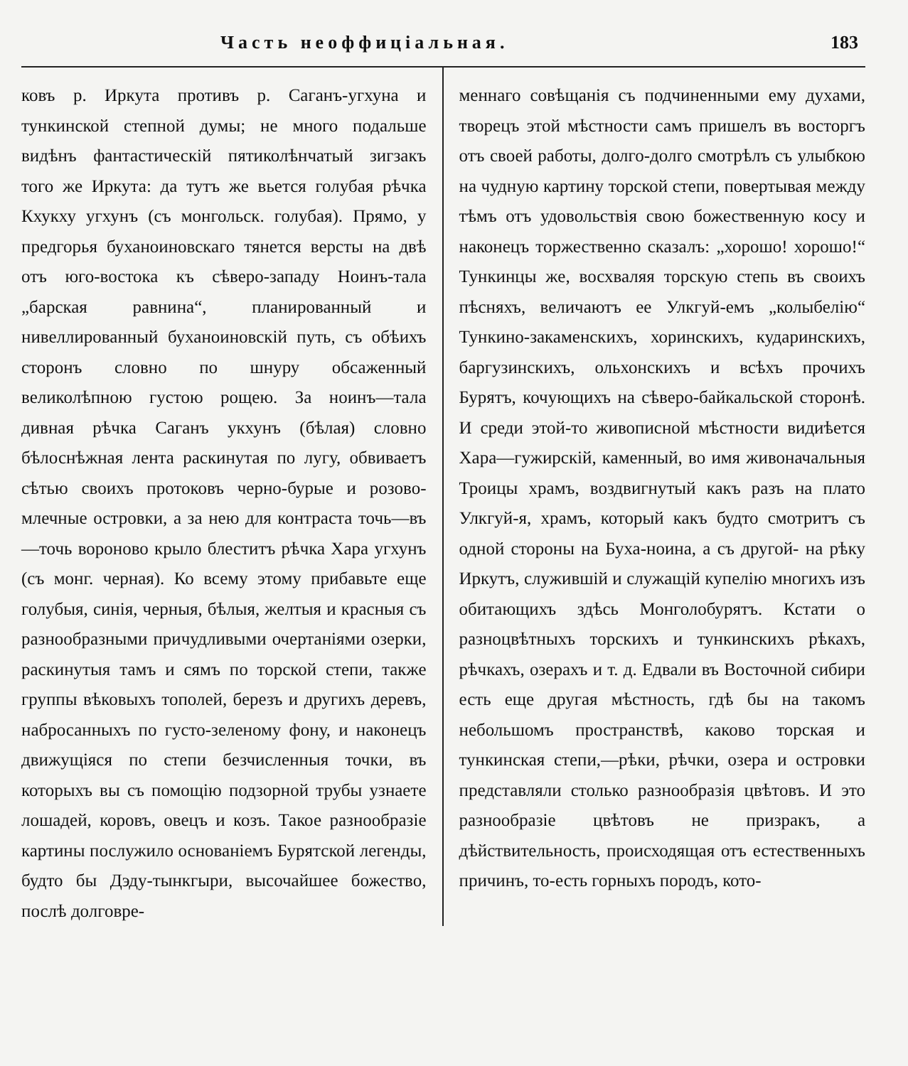Часть неоффиціальная. 183
ковъ р. Иркута противъ р. Саганъ-угхуна и тункинской степной думы; не много подальше видѣнъ фантастическій пятиколѣнчатый зигзакъ того же Иркута: да тутъ же вьется голубая рѣчка Кхукху угхунъ (съ монгольск. голубая). Прямо, у предгорья буханоиновскаго тянется версты на двѣ отъ юго-востока къ сѣверо-западу Ноинъ-тала „барская равнина“, планированный и нивеллированный буханоиновскій путь, съ обѣихъ сторонъ словно по шнуру обсаженный великолѣпною густою рощею. За ноинъ—тала дивная рѣчка Саганъ укхунъ (бѣлая) словно бѣлоснѣжная лента раскинутая по лугу, обвиваетъ сѣтью своихъ протоковъ черно-бурые и розово-млечные островки, а за нею для контраста точь—въ—точь вороново крыло блеститъ рѣчка Хара угхунъ (съ монг. черная). Ко всему этому прибавьте еще голубыя, синія, черныя, бѣлыя, желтыя и красныя съ разнообразными причудливыми очертаніями озерки, раскинутыя тамъ и сямъ по торской степи, также группы вѣковыхъ тополей, березъ и другихъ деревъ, набросанныхъ по густо-зеленому фону, и наконецъ движущіяся по степи безчисленныя точки, въ которыхъ вы съ помощію подзорной трубы узнаете лошадей, коровъ, овецъ и козъ. Такое разнообразіе картины послужило основаніемъ Бурятской легенды, будто бы Дэду-тынкгыри, высочайшее божество, послѣ долговре-
меннаго совѣщанія съ подчиненными ему духами, творецъ этой мѣстности самъ пришелъ въ восторгъ отъ своей работы, долго-долго смотрѣлъ съ улыбкою на чудную картину торской степи, повертывая между тѣмъ отъ удовольствія свою божественную косу и наконецъ торжественно сказалъ: „хорошо! хорошо!“ Тункинцы же, восхваляя торскую степь въ своихъ пѣсняхъ, величаютъ ее Улкгуй-емъ „колыбелію“ Тункино-закаменскихъ, хоринскихъ, кударинскихъ, баргузинскихъ, ольхонскихъ и всѣхъ прочихъ Бурятъ, кочующихъ на сѣверо-байкальской сторонѣ. И среди этой-то живописной мѣстности видиѣется Хара—гужирскій, каменный, во имя живоначальныя Троицы храмъ, воздвигнутый какъ разъ на плато Улкгуй-я, храмъ, который какъ будто смотритъ съ одной стороны на Буха-ноина, а съ другой- на рѣку Иркутъ, служившій и служащій купелію многихъ изъ обитающихъ здѣсь Монголобурятъ. Кстати о разноцвѣтныхъ торскихъ и тункинскихъ рѣкахъ, рѣчкахъ, озерахъ и т. д. Едвали въ Восточной сибири есть еще другая мѣстность, гдѣ бы на такомъ небольшомъ пространствѣ, каково торская и тункинская степи,—рѣки, рѣчки, озера и островки представляли столько разнообразія цвѣтовъ. И это разнообразіе цвѣтовъ не призракъ, а дѣйствительность, происходящая отъ естественныхъ причинъ, то-есть горныхъ породъ, кото-